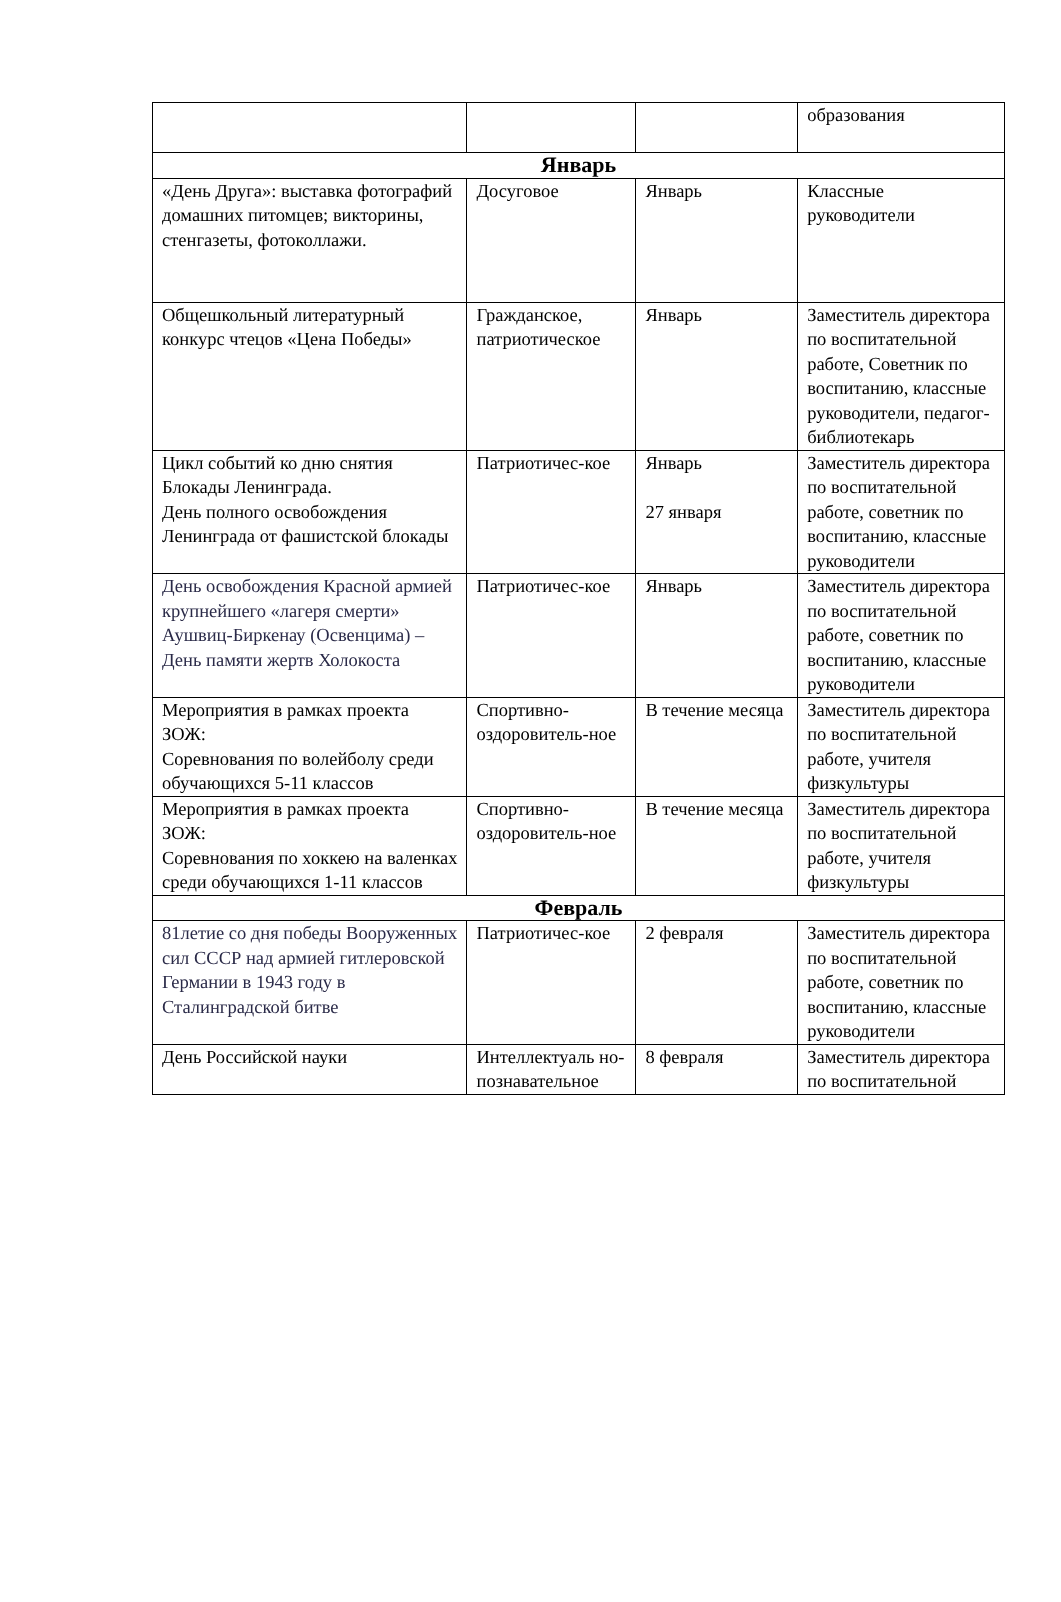| | | | образования |
| Январь | | | |
| «День Друга»: выставка фотографий домашних питомцев; викторины, стенгазеты, фотоколлажи. | Досуговое | Январь | Классные руководители |
| Общешкольный литературный конкурс чтецов «Цена Победы» | Гражданское, патриотическое | Январь | Заместитель директора по воспитательной работе, Советник по воспитанию, классные руководители, педагог-библиотекарь |
| Цикл событий ко дню снятия Блокады Ленинграда. День полного освобождения Ленинграда от фашистской блокады | Патриотичес-кое | Январь 27 января | Заместитель директора по воспитательной работе, советник по воспитанию, классные руководители |
| День освобождения Красной армией крупнейшего «лагеря смерти» Аушвиц-Биркенау (Освенцима) – День памяти жертв Холокоста | Патриотичес-кое | Январь | Заместитель директора по воспитательной работе, советник по воспитанию, классные руководители |
| Мероприятия в рамках проекта ЗОЖ: Соревнования по волейболу среди обучающихся 5-11 классов | Спортивно-оздоровитель-ное | В течение месяца | Заместитель директора по воспитательной работе, учителя физкультуры |
| Мероприятия в рамках проекта ЗОЖ: Соревнования по хоккею на валенках среди обучающихся 1-11 классов | Спортивно-оздоровитель-ное | В течение месяца | Заместитель директора по воспитательной работе, учителя физкультуры |
| Февраль | | | |
| 81летие со дня победы Вооруженных сил СССР над армией гитлеровской Германии в 1943 году в Сталинградской битве | Патриотичес-кое | 2 февраля | Заместитель директора по воспитательной работе, советник по воспитанию, классные руководители |
| День Российской науки | Интеллектуаль но-познавательное | 8 февраля | Заместитель директора по воспитательной |